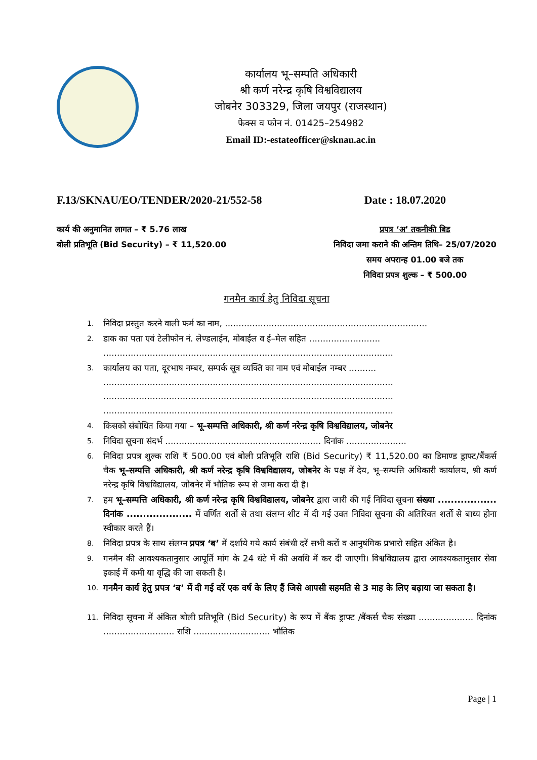कार्यालय भू–सम्पति अधिकारी
श्री कर्ण नरेन्द्र कृषि विश्वविद्यालय
जोबनेर 303329, जिला जयपुर (राजस्थान)
फेक्स व फोन नं. 01425–254982
Email ID:-estateofficer@sknau.ac.in
F.13/SKNAU/EO/TENDER/2020-21/552-58 Date : 18.07.2020
कार्य की अनुमानित लागत – ₹ 5.76 लाख
बोली प्रतिभूति (Bid Security) – ₹ 11,520.00
प्रपत्र ‘अ’ तकनीकी बिड
निविदा जमा कराने की अन्तिम तिथि– 25/07/2020
समय अपरान्ह 01.00 बजे तक
निविदा प्रपत्र शुल्क – ₹ 500.00
गनमैन कार्य हेतु निविदा सूचना
1. निविदा प्रस्तुत करने वाली फर्म का नाम, ..........................................................................
2. डाक का पता एवं टेलीफोन नं. लेण्डलाईन, मोबाईल व ई–मेल सहित ..........................
..........................................................................................................
3. कार्यालय का पता, दूरभाष नम्बर, सम्पर्क सूत्र व्यक्ति का नाम एवं मोबाईल नम्बर ..........
..........................................................................................................
..........................................................................................................
..........................................................................................................
4. किसको संबोधित किया गया – भू–सम्पत्ति अधिकारी, श्री कर्ण नरेन्द्र कृषि विश्वविद्यालय, जोबनेर
5. निविदा सूचना संदर्भ ......................................................... दिनांक ......................
6. निविदा प्रपत्र शुल्क राशि ₹ 500.00 एवं बोली प्रतिभूति राशि (Bid Security) ₹ 11,520.00 का डिमाण्ड ड्राफ्ट/बैंकर्स चैक भू–सम्पत्ति अधिकारी, श्री कर्ण नरेन्द्र कृषि विश्वविद्यालय, जोबनेर के पक्ष में देय, भू–सम्पत्ति अधिकारी कार्यालय, श्री कर्ण नरेन्द्र कृषि विश्वविद्यालय, जोबनेर में भौतिक रूप से जमा करा दी है।
7. हम भू–सम्पत्ति अधिकारी, श्री कर्ण नरेन्द्र कृषि विश्वविद्यालय, जोबनेर द्वारा जारी की गई निविदा सूचना संख्या .................. दिनांक .................... में वर्णित शर्तो से तथा संलग्न शीट में दी गई उक्त निविदा सूचना की अतिरिक्त शर्तो से बाध्य होना स्वीकार करते हैं।
8. निविदा प्रपत्र के साथ संलग्न प्रपत्र ‘ब’ में दर्शाये गये कार्य संबंधी दरें सभी करों व आनुषंगिक प्रभारो सहित अंकित है।
9. गनमैन की आवश्यकतानुसार आपूर्ति मांग के 24 धंटे में की अवधि में कर दी जाएगी। विश्वविद्यालय द्वारा आवश्यकतानुसार सेवा इकाई में कमी या वृद्धि की जा सकती है।
10. गनमैन कार्य हेतु प्रपत्र ‘ब’ में दी गई दरें एक वर्ष के लिए हैं जिसे आपसी सहमति से 3 माह के लिए बढ़ाया जा सकता है।
11. निविदा सूचना में अंकित बोली प्रतिभूति (Bid Security) के रूप में बैंक ड्राफ्ट /बैंकर्स चैक संख्या .................... दिनांक .......................... राशि ............................ भौतिक
Page | 1